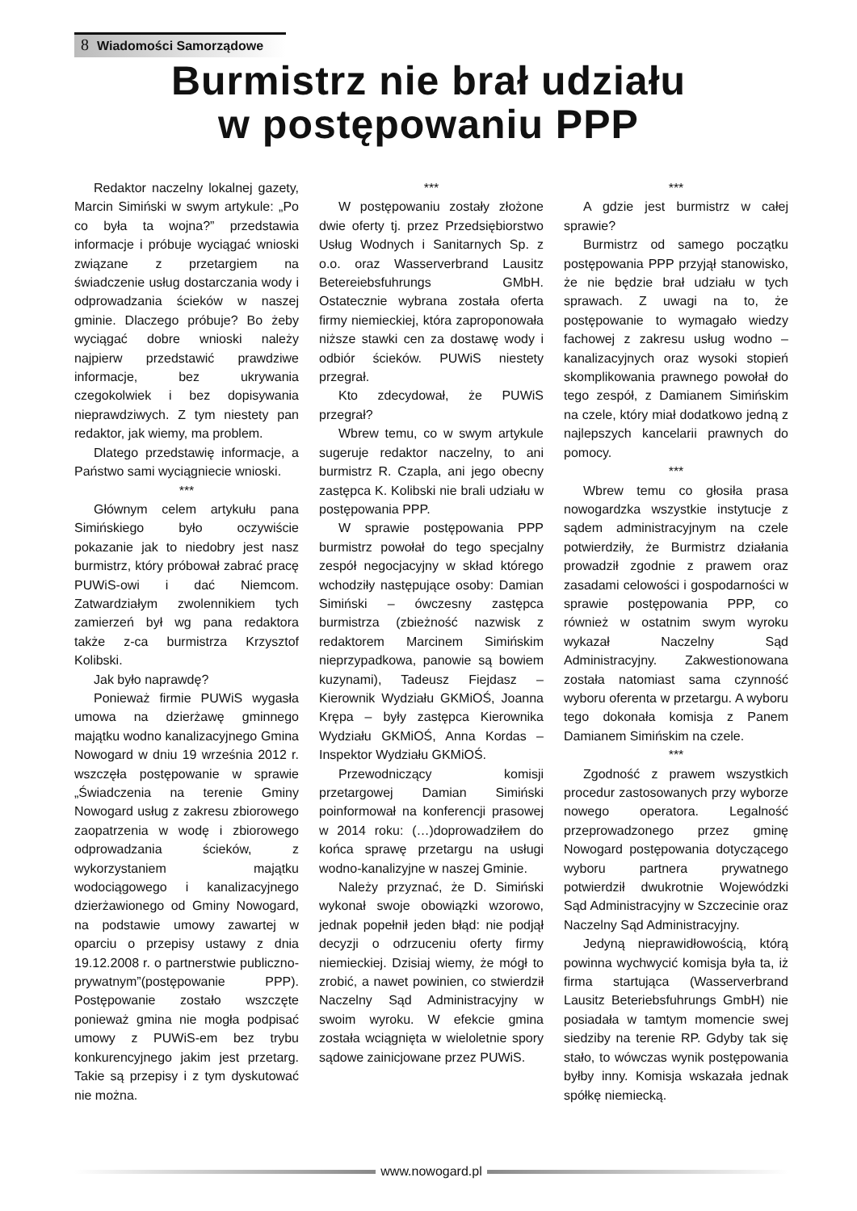8 Wiadomości Samorządowe
Burmistrz nie brał udziału
w postępowaniu PPP
Redaktor naczelny lokalnej gazety, Marcin Simiński w swym artykule: „Po co była ta wojna?” przedstawia informacje i próbuje wyciągać wnioski związane z przetargiem na świadczenie usług dostarczania wody i odprowadzania ścieków w naszej gminie. Dlaczego próbuje? Bo żeby wyciągać dobre wnioski należy najpierw przedstawić prawdziwe informacje, bez ukrywania czegokolwiek i bez dopisywania nieprawdziwych. Z tym niestety pan redaktor, jak wiemy, ma problem.
Dlatego przedstawię informacje, a Państwo sami wyciągniecie wnioski.
***
Głównym celem artykułu pana Simińskiego było oczywiście pokazanie jak to niedobry jest nasz burmistrz, który próbował zabrać pracę PUWiS-owi i dać Niemcom. Zatwardziałym zwolennikiem tych zamierzeń był wg pana redaktora także z-ca burmistrza Krzysztof Kolibski.
Jak było naprawdę?
Ponieważ firmie PUWiS wygasła umowa na dzierżawę gminnego majątku wodno kanalizacyjnego Gmina Nowogard w dniu 19 września 2012 r. wszczęła postępowanie w sprawie „Świadczenia na terenie Gminy Nowogard usług z zakresu zbiorowego zaopatrzenia w wodę i zbiorowego odprowadzania ścieków, z wykorzystaniem majątku wodociągowego i kanalizacyjnego dzierżawionego od Gminy Nowogard, na podstawie umowy zawartej w oparciu o przepisy ustawy z dnia 19.12.2008 r. o partnerstwie publiczno-prywatnym”(postępowanie PPP). Postępowanie zostało wszczęte ponieważ gmina nie mogła podpisać umowy z PUWiS-em bez trybu konkurencyjnego jakim jest przetarg. Takie są przepisy i z tym dyskutować nie można.
***
W postępowaniu zostały złożone dwie oferty tj. przez Przedsiębiorstwo Usług Wodnych i Sanitarnych Sp. z o.o. oraz Wasserverbrand Lausitz Betereiebsfuhrungs GMbH. Ostatecznie wybrana została oferta firmy niemieckiej, która zaproponowała niższe stawki cen za dostawę wody i odbiór ścieków. PUWiS niestety przegrał.
Kto zdecydował, że PUWiS przegrał?
Wbrew temu, co w swym artykule sugeruje redaktor naczelny, to ani burmistrz R. Czapla, ani jego obecny zastępca K. Kolibski nie brali udziału w postępowania PPP.
W sprawie postępowania PPP burmistrz powołał do tego specjalny zespół negocjacyjny w skład którego wchodziły następujące osoby: Damian Simiński – ówczesny zastępca burmistrza (zbieżność nazwisk z redaktorem Marcinem Simińskim nieprzypadkowa, panowie są bowiem kuzynami), Tadeusz Fiejdasz – Kierownik Wydziału GKMiOŚ, Joanna Krępa – były zastępca Kierownika Wydziału GKMiOŚ, Anna Kordas – Inspektor Wydziału GKMiOŚ.
Przewodniczący komisji przetargowej Damian Simiński poinformował na konferencji prasowej w 2014 roku: (…)doprowadziłem do końca sprawę przetargu na usługi wodno-kanalizyjne w naszej Gminie.
Należy przyznać, że D. Simiński wykonał swoje obowiązki wzorowo, jednak popełnił jeden błąd: nie podjął decyzji o odrzuceniu oferty firmy niemieckiej. Dzisiaj wiemy, że mógł to zrobić, a nawet powinien, co stwierdził Naczelny Sąd Administracyjny w swoim wyroku. W efekcie gmina została wciągnięta w wieloletnie spory sądowe zainicjowane przez PUWiS.
***
A gdzie jest burmistrz w całej sprawie?
Burmistrz od samego początku postępowania PPP przyjął stanowisko, że nie będzie brał udziału w tych sprawach. Z uwagi na to, że postępowanie to wymagało wiedzy fachowej z zakresu usług wodno – kanalizacyjnych oraz wysoki stopień skomplikowania prawnego powołał do tego zespół, z Damianem Simińskim na czele, który miał dodatkowo jedną z najlepszych kancelarii prawnych do pomocy.
***
Wbrew temu co głosiła prasa nowogardzka wszystkie instytucje z sądem administracyjnym na czele potwierdziły, że Burmistrz działania prowadził zgodnie z prawem oraz zasadami celowości i gospodarności w sprawie postępowania PPP, co również w ostatnim swym wyroku wykazał Naczelny Sąd Administracyjny. Zakwestionowana została natomiast sama czynność wyboru oferenta w przetargu. A wyboru tego dokonała komisja z Panem Damianem Simińskim na czele.
***
Zgodność z prawem wszystkich procedur zastosowanych przy wyborze nowego operatora. Legalność przeprowadzonego przez gminę Nowogard postępowania dotyczącego wyboru partnera prywatnego potwierdził dwukrotnie Wojewódzki Sąd Administracyjny w Szczecinie oraz Naczelny Sąd Administracyjny.
Jedyną nieprawidłowością, którą powinna wychwycić komisja była ta, iż firma startująca (Wasserverbrand Lausitz Beteriebsfuhrungs GmbH) nie posiadała w tamtym momencie swej siedziby na terenie RP. Gdyby tak się stało, to wówczas wynik postępowania byłby inny. Komisja wskazała jednak spółkę niemiecką.
www.nowogard.pl